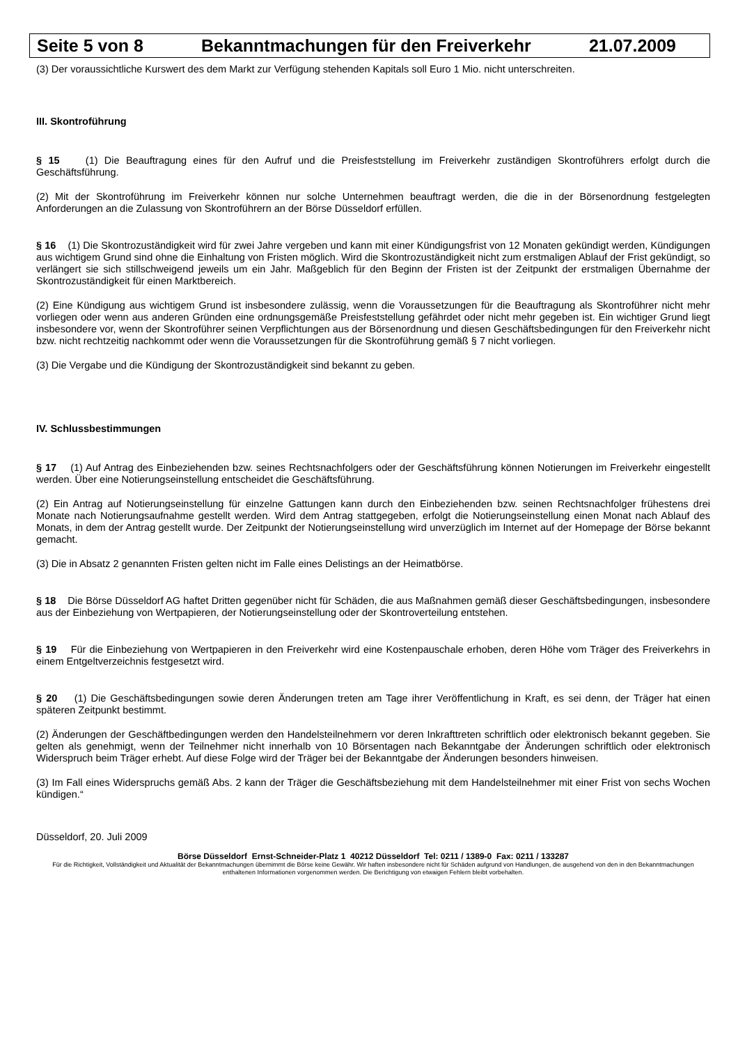Seite 5 von 8 Bekanntmachungen für den Freiverkehr 21.07.2009
(3) Der voraussichtliche Kurswert des dem Markt zur Verfügung stehenden Kapitals soll Euro 1 Mio. nicht unterschreiten.
III. Skontroführung
§ 15 (1) Die Beauftragung eines für den Aufruf und die Preisfeststellung im Freiverkehr zuständigen Skontroführers erfolgt durch die Geschäftsführung.
(2) Mit der Skontroführung im Freiverkehr können nur solche Unternehmen beauftragt werden, die die in der Börsenordnung festgelegten Anforderungen an die Zulassung von Skontroführern an der Börse Düsseldorf erfüllen.
§ 16 (1) Die Skontrozuständigkeit wird für zwei Jahre vergeben und kann mit einer Kündigungsfrist von 12 Monaten gekündigt werden, Kündigungen aus wichtigem Grund sind ohne die Einhaltung von Fristen möglich. Wird die Skontrozuständigkeit nicht zum erstmaligen Ablauf der Frist gekündigt, so verlängert sie sich stillschweigend jeweils um ein Jahr. Maßgeblich für den Beginn der Fristen ist der Zeitpunkt der erstmaligen Übernahme der Skontrozuständigkeit für einen Marktbereich.
(2) Eine Kündigung aus wichtigem Grund ist insbesondere zulässig, wenn die Voraussetzungen für die Beauftragung als Skontroführer nicht mehr vorliegen oder wenn aus anderen Gründen eine ordnungsgemäße Preisfeststellung gefährdet oder nicht mehr gegeben ist. Ein wichtiger Grund liegt insbesondere vor, wenn der Skontroführer seinen Verpflichtungen aus der Börsenordnung und diesen Geschäftsbedingungen für den Freiverkehr nicht bzw. nicht rechtzeitig nachkommt oder wenn die Voraussetzungen für die Skontroführung gemäß § 7 nicht vorliegen.
(3) Die Vergabe und die Kündigung der Skontrozuständigkeit sind bekannt zu geben.
IV. Schlussbestimmungen
§ 17 (1) Auf Antrag des Einbeziehenden bzw. seines Rechtsnachfolgers oder der Geschäftsführung können Notierungen im Freiverkehr eingestellt werden. Über eine Notierungseinstellung entscheidet die Geschäftsführung.
(2) Ein Antrag auf Notierungseinstellung für einzelne Gattungen kann durch den Einbeziehenden bzw. seinen Rechtsnachfolger frühestens drei Monate nach Notierungsaufnahme gestellt werden. Wird dem Antrag stattgegeben, erfolgt die Notierungseinstellung einen Monat nach Ablauf des Monats, in dem der Antrag gestellt wurde. Der Zeitpunkt der Notierungseinstellung wird unverzüglich im Internet auf der Homepage der Börse bekannt gemacht.
(3) Die in Absatz 2 genannten Fristen gelten nicht im Falle eines Delistings an der Heimatbörse.
§ 18 Die Börse Düsseldorf AG haftet Dritten gegenüber nicht für Schäden, die aus Maßnahmen gemäß dieser Geschäftsbedingungen, insbesondere aus der Einbeziehung von Wertpapieren, der Notierungseinstellung oder der Skontroverteilung entstehen.
§ 19 Für die Einbeziehung von Wertpapieren in den Freiverkehr wird eine Kostenpauschale erhoben, deren Höhe vom Träger des Freiverkehrs in einem Entgeltverzeichnis festgesetzt wird.
§ 20 (1) Die Geschäftsbedingungen sowie deren Änderungen treten am Tage ihrer Veröffentlichung in Kraft, es sei denn, der Träger hat einen späteren Zeitpunkt bestimmt.
(2) Änderungen der Geschäftbedingungen werden den Handelsteilnehmern vor deren Inkrafttreten schriftlich oder elektronisch bekannt gegeben. Sie gelten als genehmigt, wenn der Teilnehmer nicht innerhalb von 10 Börsentagen nach Bekanntgabe der Änderungen schriftlich oder elektronisch Widerspruch beim Träger erhebt. Auf diese Folge wird der Träger bei der Bekanntgabe der Änderungen besonders hinweisen.
(3) Im Fall eines Widerspruchs gemäß Abs. 2 kann der Träger die Geschäftsbeziehung mit dem Handelsteilnehmer mit einer Frist von sechs Wochen kündigen.“
Düsseldorf, 20. Juli 2009
Börse Düsseldorf Ernst-Schneider-Platz 1 40212 Düsseldorf Tel: 0211 / 1389-0 Fax: 0211 / 133287
Für die Richtigkeit, Vollständigkeit und Aktualität der Bekanntmachungen übernimmt die Börse keine Gewähr. Wir haften insbesondere nicht für Schäden aufgrund von Handlungen, die ausgehend von den in den Bekanntmachungen enthaltenen Informationen vorgenommen werden. Die Berichtigung von etwaigen Fehlern bleibt vorbehalten.